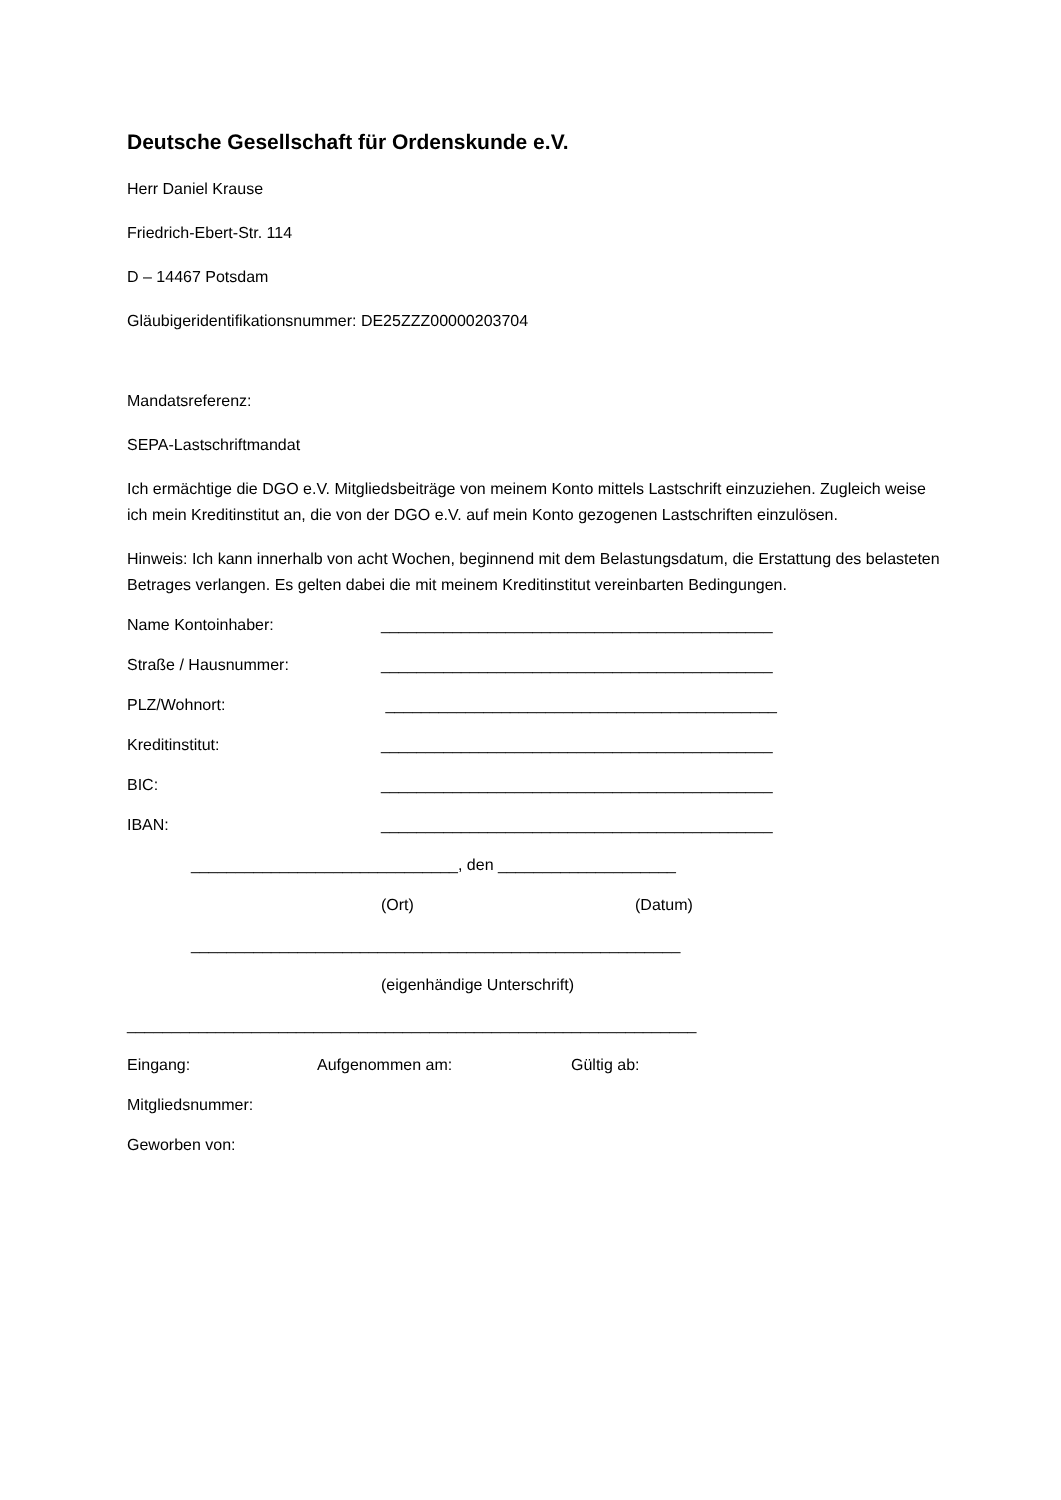Deutsche Gesellschaft für Ordenskunde e.V.
Herr Daniel Krause
Friedrich-Ebert-Str. 114
D – 14467 Potsdam
Gläubigeridentifikationsnummer: DE25ZZZ00000203704
Mandatsreferenz:
SEPA-Lastschriftmandat
Ich ermächtige die DGO e.V. Mitgliedsbeiträge von meinem Konto mittels Lastschrift einzuziehen. Zugleich weise ich mein Kreditinstitut an, die von der DGO e.V. auf mein Konto gezogenen Lastschriften einzulösen.
Hinweis: Ich kann innerhalb von acht Wochen, beginnend mit dem Belastungsdatum, die Erstattung des belasteten Betrages verlangen. Es gelten dabei die mit meinem Kreditinstitut vereinbarten Bedingungen.
Name Kontoinhaber: ____________________________________________
Straße / Hausnummer: ____________________________________________
PLZ/Wohnort: ____________________________________________
Kreditinstitut: ____________________________________________
BIC: ____________________________________________
IBAN: ____________________________________________
______________________________, den ____________________
(Ort) (Datum)
_______________________________________________________
(eigenhändige Unterschrift)
________________________________________________________________
Eingang: Aufgenommen am: Gültig ab:
Mitgliedsnummer:
Geworben von: